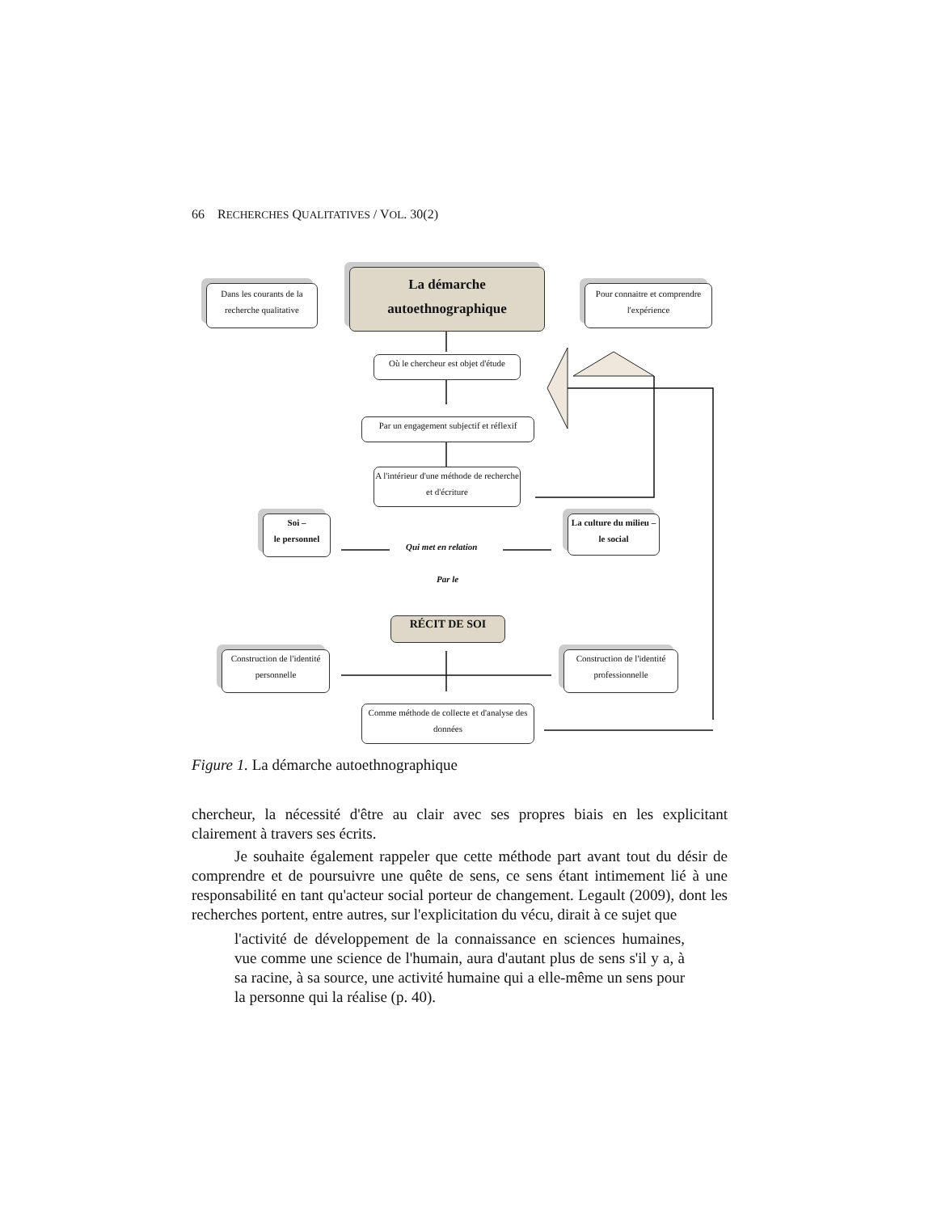66 RECHERCHES QUALITATIVES / VOL. 30(2)
La démarche autoethnographique
Dans les courants de la recherche qualitative
Pour connaitre et comprendre l'expérience
Où le chercheur est objet d'étude
Par un engagement subjectif et réflexif
A l'intérieur d'une méthode de recherche et d'écriture
Soi –
le personnel
Qui met en relation
La culture du milieu – le social
Par le
RÉCIT DE SOI
Construction de l'identité personnelle
Construction de l'identité professionnelle
Comme méthode de collecte et d'analyse des données
Figure 1. La démarche autoethnographique
chercheur, la nécessité d'être au clair avec ses propres biais en les explicitant clairement à travers ses écrits.
Je souhaite également rappeler que cette méthode part avant tout du désir de comprendre et de poursuivre une quête de sens, ce sens étant intimement lié à une responsabilité en tant qu'acteur social porteur de changement. Legault (2009), dont les recherches portent, entre autres, sur l'explicitation du vécu, dirait à ce sujet que
l'activité de développement de la connaissance en sciences humaines, vue comme une science de l'humain, aura d'autant plus de sens s'il y a, à sa racine, à sa source, une activité humaine qui a elle-même un sens pour la personne qui la réalise (p. 40).